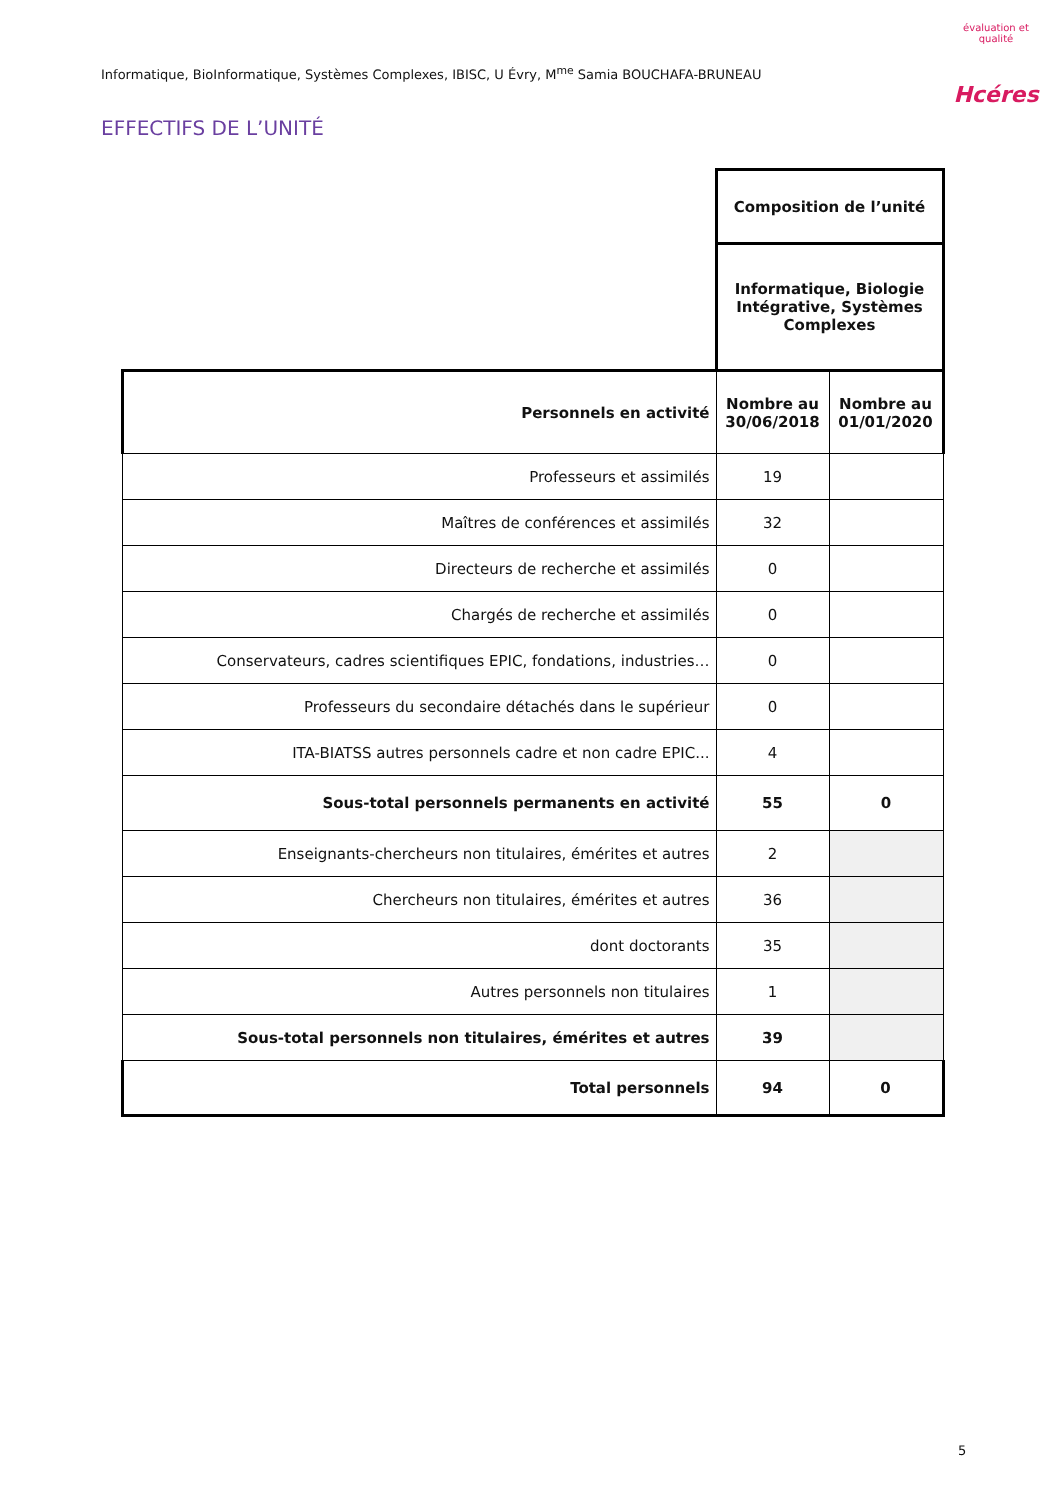Informatique, BioInformatique, Systèmes Complexes, IBISC, U Évry, M<sup>me</sup> Samia BOUCHAFA-BRUNEAU
évaluation et qualité
Hcéres
EFFECTIFS DE L’UNITÉ
| | Composition de l’unité | |
| | Informatique, Biologie Intégrative, Systèmes Complexes | |
| Personnels en activité | Nombre au 30/06/2018 | Nombre au 01/01/2020 |
| Professeurs et assimilés | 19 | |
| Maîtres de conférences et assimilés | 32 | |
| Directeurs de recherche et assimilés | 0 | |
| Chargés de recherche et assimilés | 0 | |
| Conservateurs, cadres scientifiques EPIC, fondations, industries… | 0 | |
| Professeurs du secondaire détachés dans le supérieur | 0 | |
| ITA-BIATSS autres personnels cadre et non cadre EPIC... | 4 | |
| Sous-total personnels permanents en activité | 55 | 0 |
| Enseignants-chercheurs non titulaires, émérites et autres | 2 | |
| Chercheurs non titulaires, émérites et autres | 36 | |
| dont doctorants | 35 | |
| Autres personnels non titulaires | 1 | |
| Sous-total personnels non titulaires, émérites et autres | 39 | |
| Total personnels | 94 | 0 |
5